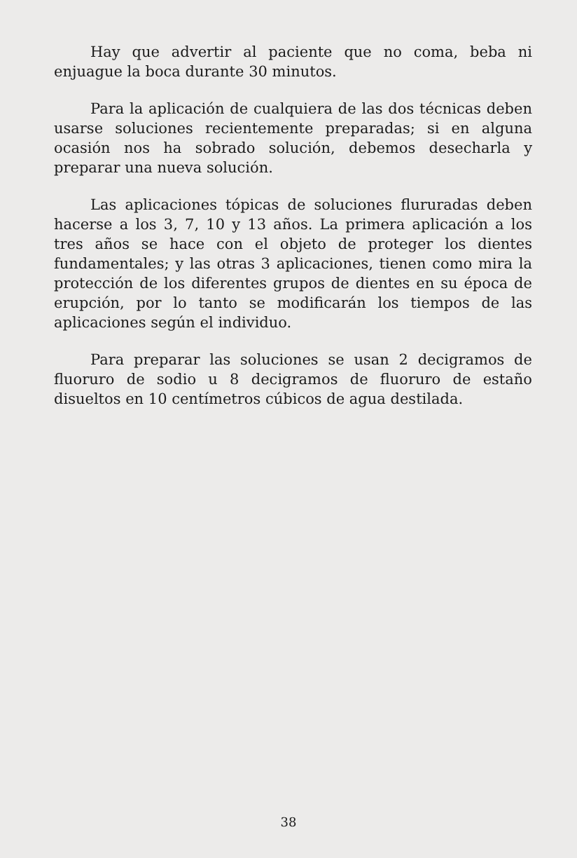Hay que advertir al paciente que no coma, beba ni enjuague la boca durante 30 minutos.
Para la aplicación de cualquiera de las dos técnicas deben usarse soluciones recientemente preparadas; si en alguna ocasión nos ha sobrado solución, debemos desecharla y preparar una nueva solución.
Las aplicaciones tópicas de soluciones flururadas deben hacerse a los 3, 7, 10 y 13 años. La primera aplicación a los tres años se hace con el objeto de proteger los dientes fundamentales; y las otras 3 aplicaciones, tienen como mira la protección de los diferentes grupos de dientes en su época de erupción, por lo tanto se modificarán los tiempos de las aplicaciones según el individuo.
Para preparar las soluciones se usan 2 decigramos de fluoruro de sodio u 8 decigramos de fluoruro de estaño disueltos en 10 centímetros cúbicos de agua destilada.
38